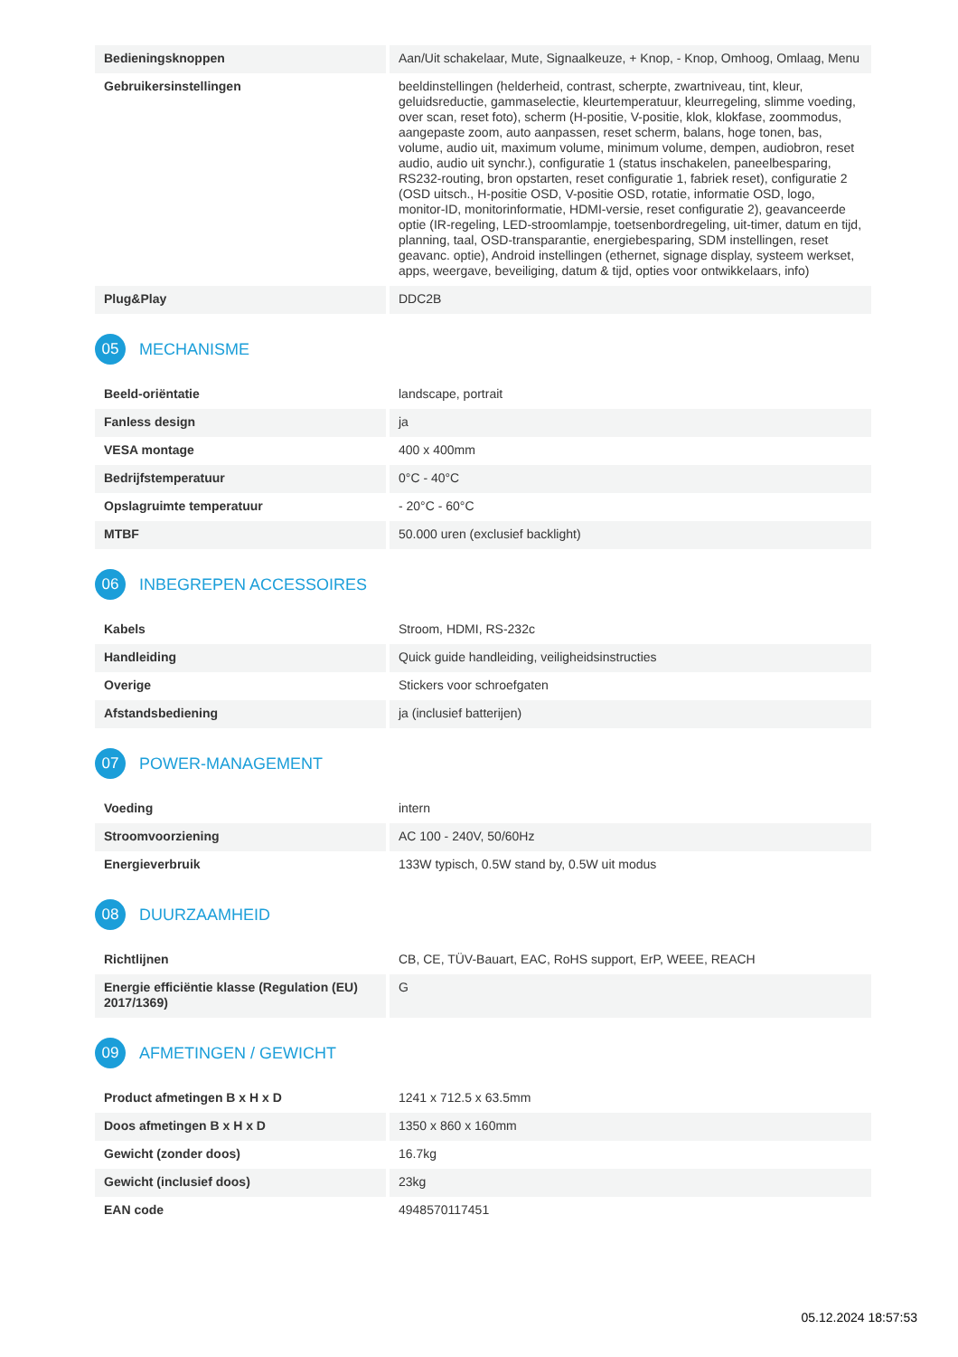| Bedieningsknoppen | Aan/Uit schakelaar, Mute, Signaalkeuze, + Knop, - Knop, Omhoog, Omlaag, Menu |
| Gebruikersinstellingen | beeldinstellingen (helderheid, contrast, scherpte, zwartniveau, tint, kleur, geluidsreductie, gammaselectie, kleurtemperatuur, kleurregeling, slimme voeding, over scan, reset foto), scherm (H-positie, V-positie, klok, klokfase, zoommodus, aangepaste zoom, auto aanpassen, reset scherm, balans, hoge tonen, bas, volume, audio uit, maximum volume, minimum volume, dempen, audiobron, reset audio, audio uit synchr.), configuratie 1 (status inschakelen, paneelbesparing, RS232-routing, bron opstarten, reset configuratie 1, fabriek reset), configuratie 2 (OSD uitsch., H-positie OSD, V-positie OSD, rotatie, informatie OSD, logo, monitor-ID, monitorinformatie, HDMI-versie, reset configuratie 2), geavanceerde optie (IR-regeling, LED-stroomlampje, toetsenbordregeling, uit-timer, datum en tijd, planning, taal, OSD-transparantie, energiebesparing, SDM instellingen, reset geavanc. optie), Android instellingen (ethernet, signage display, systeem werkset, apps, weergave, beveiliging, datum & tijd, opties voor ontwikkelaars, info) |
| Plug&Play | DDC2B |
05 MECHANISME
| Beeld-oriëntatie | landscape, portrait |
| Fanless design | ja |
| VESA montage | 400 x 400mm |
| Bedrijfstemperatuur | 0°C - 40°C |
| Opslagruimte temperatuur | - 20°C - 60°C |
| MTBF | 50.000 uren (exclusief backlight) |
06 INBEGREPEN ACCESSOIRES
| Kabels | Stroom, HDMI, RS-232c |
| Handleiding | Quick guide handleiding, veiligheidsinstructies |
| Overige | Stickers voor schroefgaten |
| Afstandsbediening | ja (inclusief batterijen) |
07 POWER-MANAGEMENT
| Voeding | intern |
| Stroomvoorziening | AC 100 - 240V, 50/60Hz |
| Energieverbruik | 133W typisch, 0.5W stand by, 0.5W uit modus |
08 DUURZAAMHEID
| Richtlijnen | CB, CE, TÜV-Bauart, EAC, RoHS support, ErP, WEEE, REACH |
| Energie efficiëntie klasse (Regulation (EU) 2017/1369) | G |
09 AFMETINGEN / GEWICHT
| Product afmetingen B x H x D | 1241 x 712.5 x 63.5mm |
| Doos afmetingen B x H x D | 1350 x 860 x 160mm |
| Gewicht (zonder doos) | 16.7kg |
| Gewicht (inclusief doos) | 23kg |
| EAN code | 4948570117451 |
05.12.2024 18:57:53